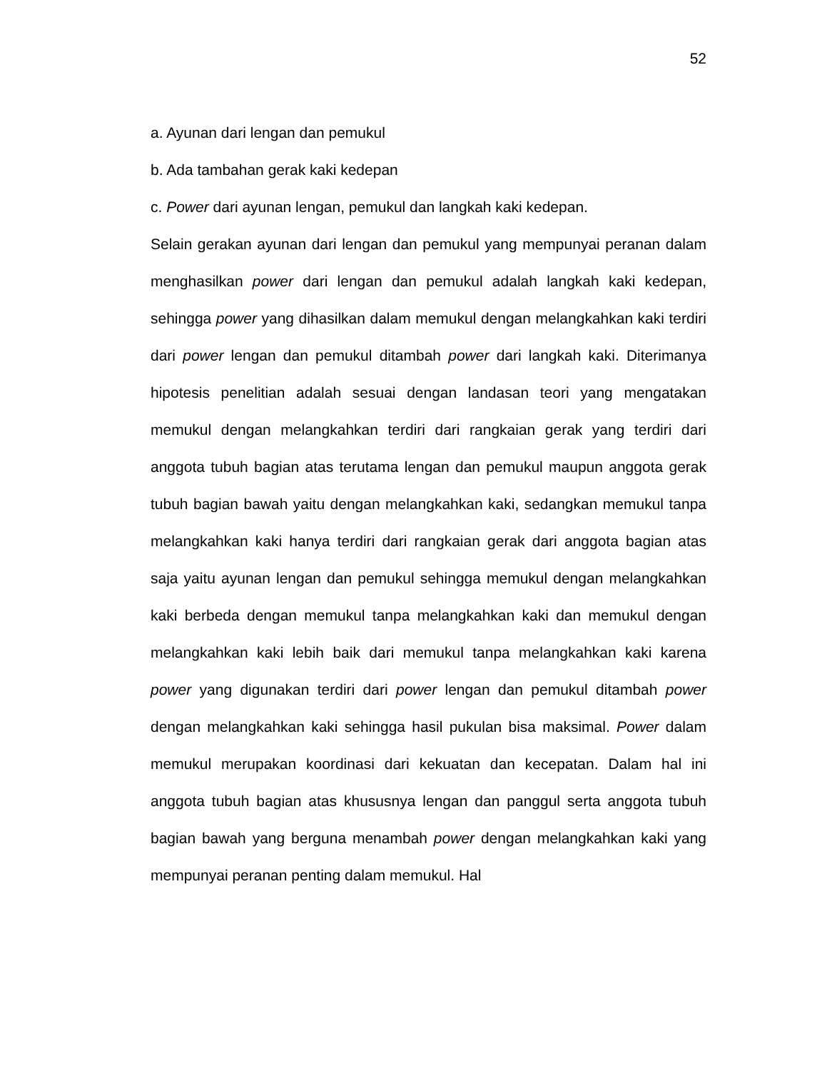52
a. Ayunan dari lengan dan pemukul
b. Ada tambahan gerak kaki kedepan
c. Power dari ayunan lengan, pemukul dan langkah kaki kedepan.
Selain gerakan ayunan dari lengan dan pemukul yang mempunyai peranan dalam menghasilkan power dari lengan dan pemukul adalah langkah kaki kedepan, sehingga power yang dihasilkan dalam memukul dengan melangkahkan kaki terdiri dari power lengan dan pemukul ditambah power dari langkah kaki. Diterimanya hipotesis penelitian adalah sesuai dengan landasan teori yang mengatakan memukul dengan melangkahkan terdiri dari rangkaian gerak yang terdiri dari anggota tubuh bagian atas terutama lengan dan pemukul maupun anggota gerak tubuh bagian bawah yaitu dengan melangkahkan kaki, sedangkan memukul tanpa melangkahkan kaki hanya terdiri dari rangkaian gerak dari anggota bagian atas saja yaitu ayunan lengan dan pemukul sehingga memukul dengan melangkahkan kaki berbeda dengan memukul tanpa melangkahkan kaki dan memukul dengan melangkahkan kaki lebih baik dari memukul tanpa melangkahkan kaki karena power yang digunakan terdiri dari power lengan dan pemukul ditambah power dengan melangkahkan kaki sehingga hasil pukulan bisa maksimal. Power dalam memukul merupakan koordinasi dari kekuatan dan kecepatan. Dalam hal ini anggota tubuh bagian atas khususnya lengan dan panggul serta anggota tubuh bagian bawah yang berguna menambah power dengan melangkahkan kaki yang mempunyai peranan penting dalam memukul. Hal